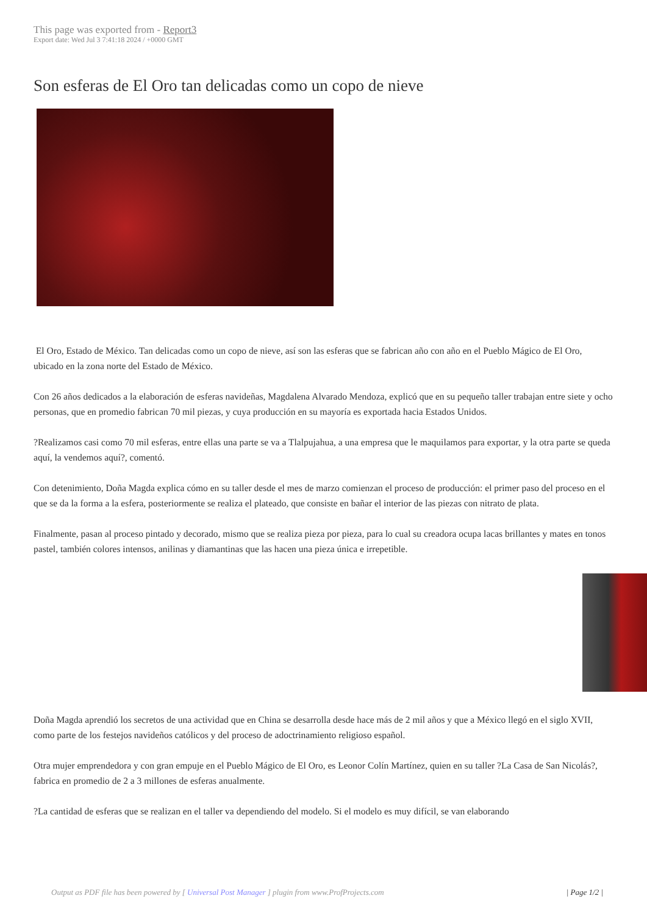This page was exported from - Report3
Export date: Wed Jul 3 7:41:18 2024 / +0000 GMT
Son esferas de El Oro tan delicadas como un copo de nieve
El Oro, Estado de México. Tan delicadas como un copo de nieve, así son las esferas que se fabrican año con año en el Pueblo Mágico de El Oro, ubicado en la zona norte del Estado de México.
Con 26 años dedicados a la elaboración de esferas navideñas, Magdalena Alvarado Mendoza, explicó que en su pequeño taller trabajan entre siete y ocho personas, que en promedio fabrican 70 mil piezas, y cuya producción en su mayoría es exportada hacia Estados Unidos.
?Realizamos casi como 70 mil esferas, entre ellas una parte se va a Tlalpujahua, a una empresa que le maquilamos para exportar, y la otra parte se queda aquí, la vendemos aquí?, comentó.
Con detenimiento, Doña Magda explica cómo en su taller desde el mes de marzo comienzan el proceso de producción: el primer paso del proceso en el que se da la forma a la esfera, posteriormente se realiza el plateado, que consiste en bañar el interior de las piezas con nitrato de plata.
Finalmente, pasan al proceso pintado y decorado, mismo que se realiza pieza por pieza, para lo cual su creadora ocupa lacas brillantes y mates en tonos pastel, también colores intensos, anilinas y diamantinas que las hacen una pieza única e irrepetible.
Doña Magda aprendió los secretos de una actividad que en China se desarrolla desde hace más de 2 mil años y que a México llegó en el siglo XVII, como parte de los festejos navideños católicos y del proceso de adoctrinamiento religioso español.
Otra mujer emprendedora y con gran empuje en el Pueblo Mágico de El Oro, es Leonor Colín Martínez, quien en su taller ?La Casa de San Nicolás?, fabrica en promedio de 2 a 3 millones de esferas anualmente.
?La cantidad de esferas que se realizan en el taller va dependiendo del modelo. Si el modelo es muy difícil, se van elaborando
Output as PDF file has been powered by [ Universal Post Manager ] plugin from www.ProfProjects.com | Page 1/2 |